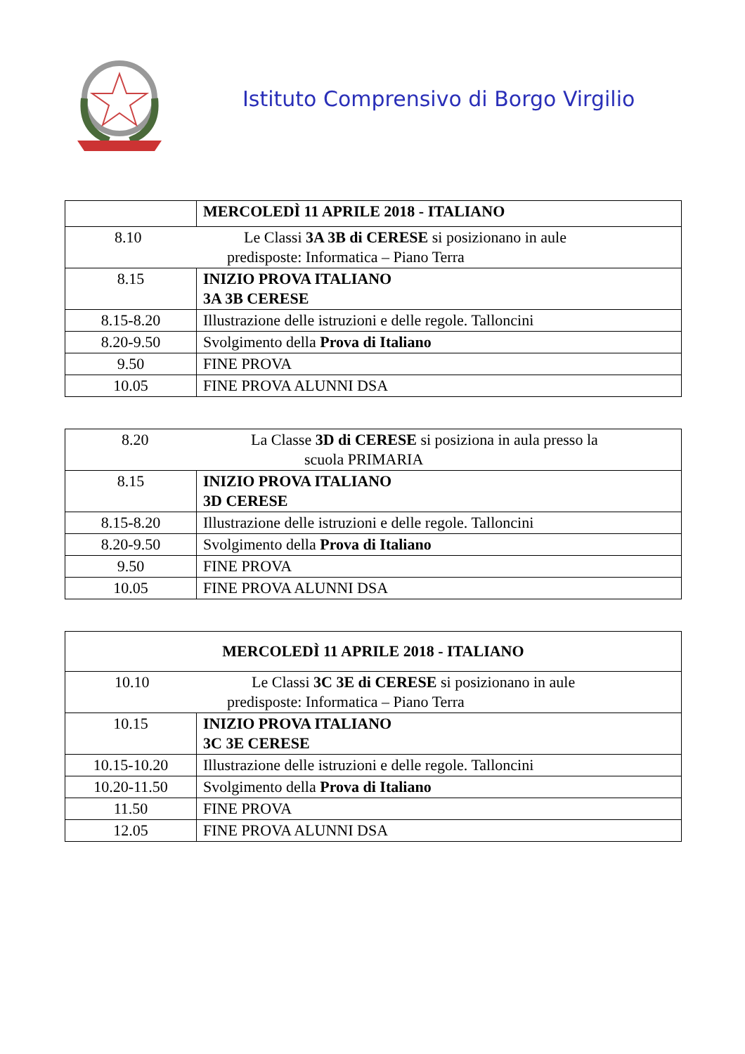Istituto Comprensivo di Borgo Virgilio
| | MERCOLEDÌ 11 APRILE 2018 - ITALIANO |
| 8.10 Le Classi 3A 3B di CERESE si posizionano in aule predisposte: Informatica – Piano Terra | |
| 8.15 | INIZIO PROVA ITALIANO 3A 3B CERESE |
| 8.15-8.20 | Illustrazione delle istruzioni e delle regole. Talloncini |
| 8.20-9.50 | Svolgimento della Prova di Italiano |
| 9.50 | FINE PROVA |
| 10.05 | FINE PROVA ALUNNI DSA |
| 8.20 La Classe 3D di CERESE si posiziona in aula presso la scuola PRIMARIA | |
| 8.15 | INIZIO PROVA ITALIANO 3D CERESE |
| 8.15-8.20 | Illustrazione delle istruzioni e delle regole. Talloncini |
| 8.20-9.50 | Svolgimento della Prova di Italiano |
| 9.50 | FINE PROVA |
| 10.05 | FINE PROVA ALUNNI DSA |
| MERCOLEDÌ 11 APRILE 2018 - ITALIANO | |
| 10.10 Le Classi 3C 3E di CERESE si posizionano in aule predisposte: Informatica – Piano Terra | |
| 10.15 | INIZIO PROVA ITALIANO 3C 3E CERESE |
| 10.15-10.20 | Illustrazione delle istruzioni e delle regole. Talloncini |
| 10.20-11.50 | Svolgimento della Prova di Italiano |
| 11.50 | FINE PROVA |
| 12.05 | FINE PROVA ALUNNI DSA |